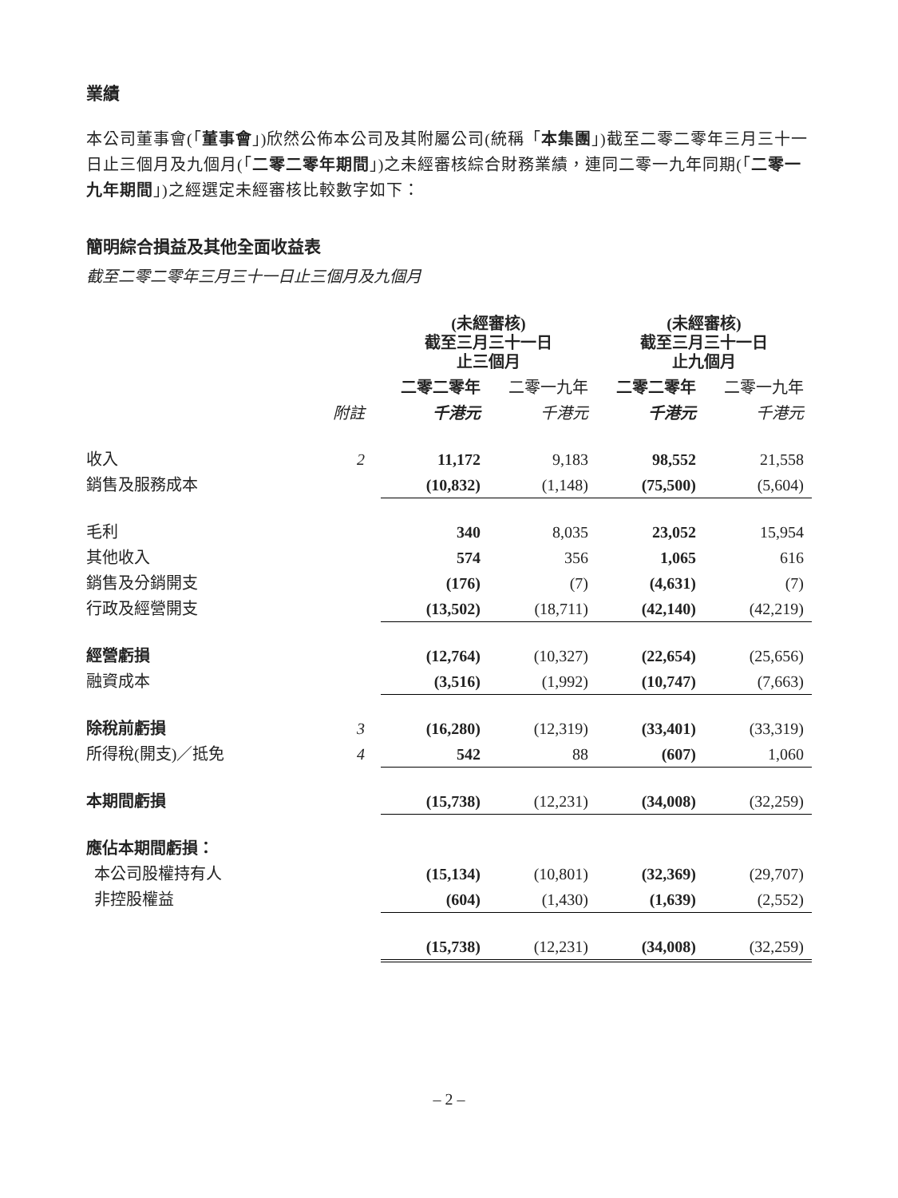業績
本公司董事會(「董事會」)欣然公佈本公司及其附屬公司(統稱「本集團」)截至二零二零年三月三十一日止三個月及九個月(「二零二零年期間」)之未經審核綜合財務業績，連同二零一九年同期(「二零一九年期間」)之經選定未經審核比較數字如下：
簡明綜合損益及其他全面收益表
截至二零二零年三月三十一日止三個月及九個月
| | | (未經審核) 截至三月三十一日 止三個月 | | (未經審核) 截至三月三十一日 止九個月 | |
| --- | --- | --- | --- | --- | --- |
| | | 二零二零年 | 二零一九年 | 二零二零年 | 二零一九年 |
| | 附註 | 千港元 | 千港元 | 千港元 | 千港元 |
| 收入 | 2 | 11,172 | 9,183 | 98,552 | 21,558 |
| 銷售及服務成本 | | (10,832) | (1,148) | (75,500) | (5,604) |
| 毛利 | | 340 | 8,035 | 23,052 | 15,954 |
| 其他收入 | | 574 | 356 | 1,065 | 616 |
| 銷售及分銷開支 | | (176) | (7) | (4,631) | (7) |
| 行政及經營開支 | | (13,502) | (18,711) | (42,140) | (42,219) |
| 經營虧損 | | (12,764) | (10,327) | (22,654) | (25,656) |
| 融資成本 | | (3,516) | (1,992) | (10,747) | (7,663) |
| 除稅前虧損 | 3 | (16,280) | (12,319) | (33,401) | (33,319) |
| 所得稅(開支)／抵免 | 4 | 542 | 88 | (607) | 1,060 |
| 本期間虧損 | | (15,738) | (12,231) | (34,008) | (32,259) |
| 應佔本期間虧損： | | | | | |
| 本公司股權持有人 | | (15,134) | (10,801) | (32,369) | (29,707) |
| 非控股權益 | | (604) | (1,430) | (1,639) | (2,552) |
| | | (15,738) | (12,231) | (34,008) | (32,259) |
– 2 –